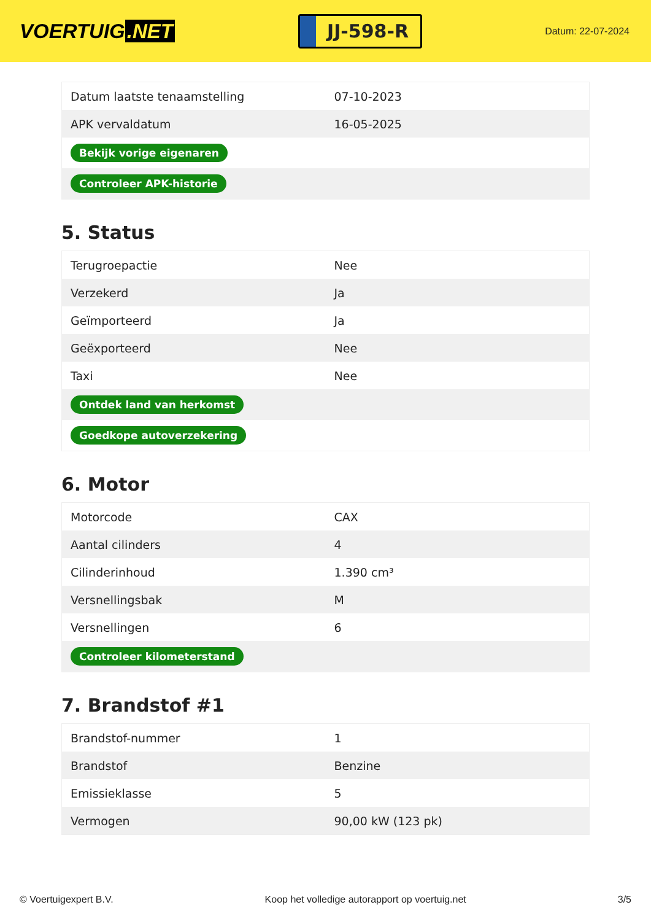VOERTUIG.NET
JJ-598-R
Datum: 22-07-2024
| Datum laatste tenaamstelling | 07-10-2023 |
| APK vervaldatum | 16-05-2025 |
| Bekijk vorige eigenaren | |
| Controleer APK-historie | |
5. Status
| Terugroepactie | Nee |
| Verzekerd | Ja |
| Geïmporteerd | Ja |
| Geëxporteerd | Nee |
| Taxi | Nee |
| Ontdek land van herkomst | |
| Goedkope autoverzekering | |
6. Motor
| Motorcode | CAX |
| Aantal cilinders | 4 |
| Cilinderinhoud | 1.390 cm³ |
| Versnellingsbak | M |
| Versnellingen | 6 |
| Controleer kilometerstand | |
7. Brandstof #1
| Brandstof-nummer | 1 |
| Brandstof | Benzine |
| Emissieklasse | 5 |
| Vermogen | 90,00 kW (123 pk) |
© Voertuigexpert B.V. Koop het volledige autorapport op voertuig.net 3/5